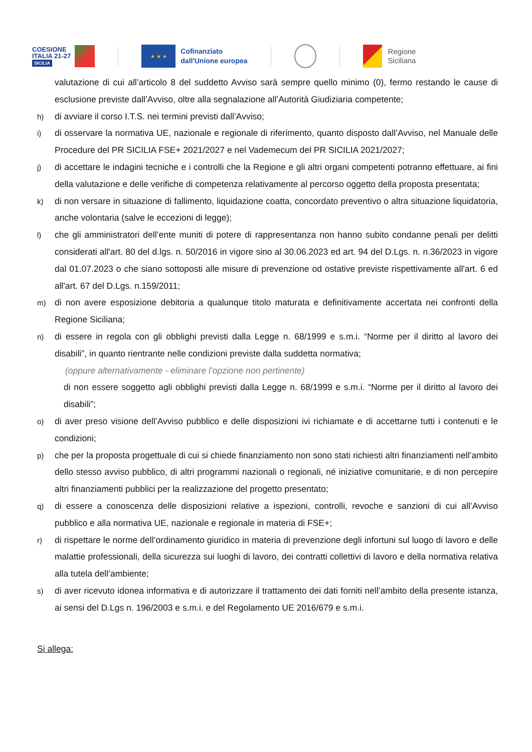COESIONE
ITALIA 21-27
SICILIA
★ ★ ★
Cofinanziato
dall'Unione europea
Regione
Siciliana
valutazione di cui all’articolo 8 del suddetto Avviso sarà sempre quello minimo (0), fermo restando le cause di esclusione previste dall’Avviso, oltre alla segnalazione all’Autorità Giudiziaria competente;
h) di avviare il corso I.T.S. nei termini previsti dall’Avviso;
i) di osservare la normativa UE, nazionale e regionale di riferimento, quanto disposto dall’Avviso, nel Manuale delle Procedure del PR SICILIA FSE+ 2021/2027 e nel Vademecum del PR SICILIA 2021/2027;
j) di accettare le indagini tecniche e i controlli che la Regione e gli altri organi competenti potranno effettuare, ai fini della valutazione e delle verifiche di competenza relativamente al percorso oggetto della proposta presentata;
k) di non versare in situazione di fallimento, liquidazione coatta, concordato preventivo o altra situazione liquidatoria, anche volontaria (salve le eccezioni di legge);
l) che gli amministratori dell’ente muniti di potere di rappresentanza non hanno subito condanne penali per delitti considerati all'art. 80 del d.lgs. n. 50/2016 in vigore sino al 30.06.2023 ed art. 94 del D.Lgs. n. n.36/2023 in vigore dal 01.07.2023 o che siano sottoposti alle misure di prevenzione od ostative previste rispettivamente all'art. 6 ed all'art. 67 del D.Lgs. n.159/2011;
m) di non avere esposizione debitoria a qualunque titolo maturata e definitivamente accertata nei confronti della Regione Siciliana;
n) di essere in regola con gli obblighi previsti dalla Legge n. 68/1999 e s.m.i. “Norme per il diritto al lavoro dei disabili”, in quanto rientrante nelle condizioni previste dalla suddetta normativa;
(oppure alternativamente - eliminare l’opzione non pertinente)
di non essere soggetto agli obblighi previsti dalla Legge n. 68/1999 e s.m.i. “Norme per il diritto al lavoro dei disabili”;
o) di aver preso visione dell’Avviso pubblico e delle disposizioni ivi richiamate e di accettarne tutti i contenuti e le condizioni;
p) che per la proposta progettuale di cui si chiede finanziamento non sono stati richiesti altri finanziamenti nell’ambito dello stesso avviso pubblico, di altri programmi nazionali o regionali, né iniziative comunitarie, e di non percepire altri finanziamenti pubblici per la realizzazione del progetto presentato;
q) di essere a conoscenza delle disposizioni relative a ispezioni, controlli, revoche e sanzioni di cui all’Avviso pubblico e alla normativa UE, nazionale e regionale in materia di FSE+;
r) di rispettare le norme dell’ordinamento giuridico in materia di prevenzione degli infortuni sul luogo di lavoro e delle malattie professionali, della sicurezza sui luoghi di lavoro, dei contratti collettivi di lavoro e della normativa relativa alla tutela dell’ambiente;
s) di aver ricevuto idonea informativa e di autorizzare il trattamento dei dati forniti nell’ambito della presente istanza, ai sensi del D.Lgs n. 196/2003 e s.m.i. e del Regolamento UE 2016/679 e s.m.i.
Si allega: